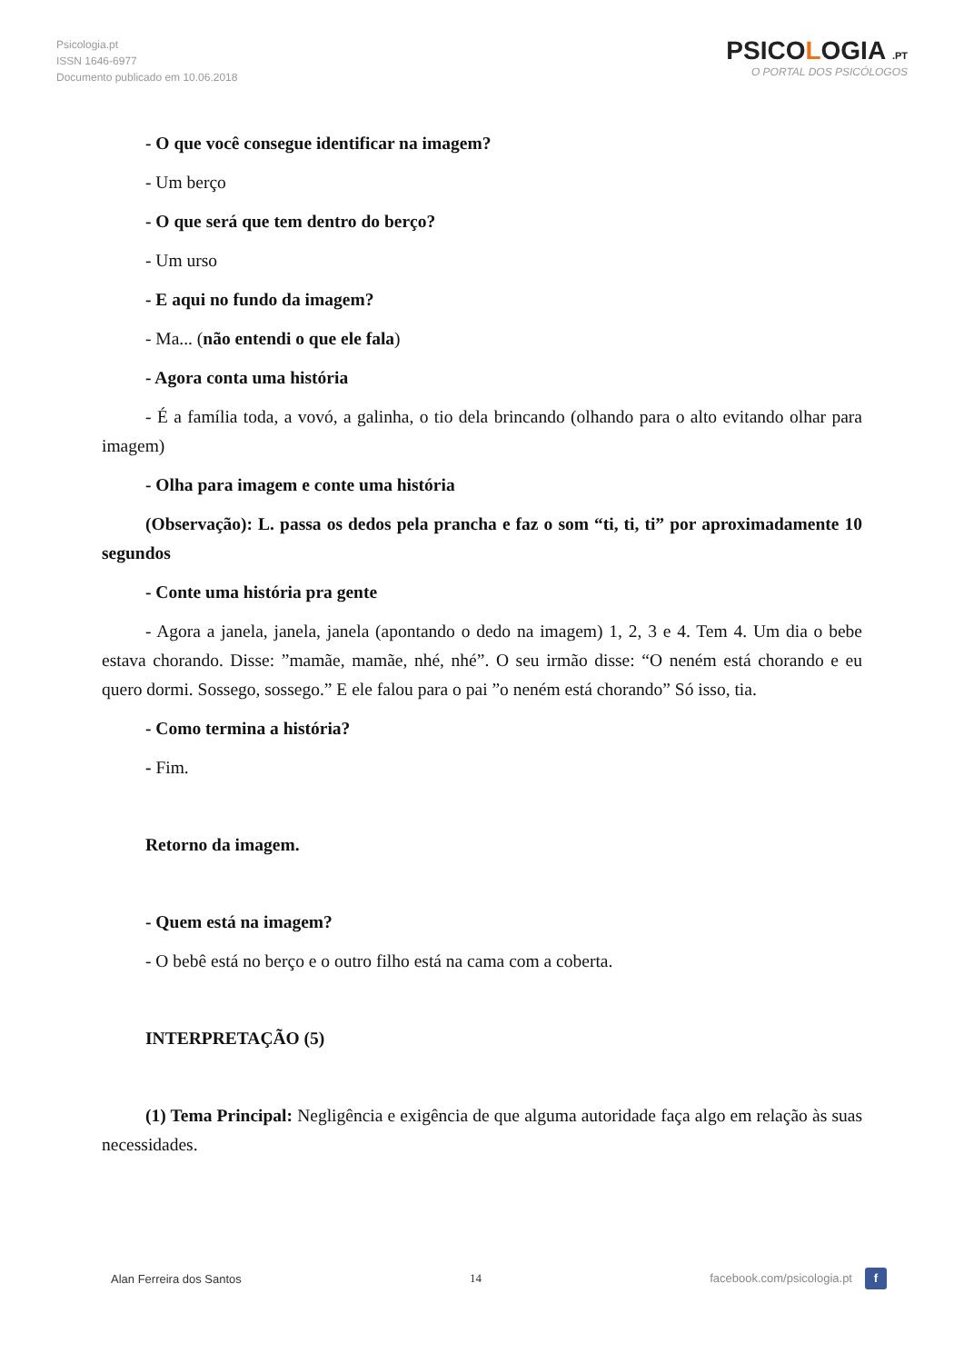Psicologia.pt
ISSN 1646-6977
Documento publicado em 10.06.2018
PSICOLOGIA .PT
O PORTAL DOS PSICÓLOGOS
- O que você consegue identificar na imagem?
- Um berço
- O que será que tem dentro do berço?
- Um urso
- E aqui no fundo da imagem?
- Ma... (não entendi o que ele fala)
- Agora conta uma história
- É a família toda, a vovó, a galinha, o tio dela brincando (olhando para o alto evitando olhar para imagem)
- Olha para imagem e conte uma história
(Observação): L. passa os dedos pela prancha e faz o som “ti, ti, ti” por aproximadamente 10 segundos
- Conte uma história pra gente
- Agora a janela, janela, janela (apontando o dedo na imagem) 1, 2, 3 e 4. Tem 4. Um dia o bebe estava chorando. Disse: ”mamãe, mamãe, nhé, nhé”. O seu irmão disse: “O neném está chorando e eu quero dormi. Sossego, sossego.” E ele falou para o pai ”o neném está chorando” Só isso, tia.
- Como termina a história?
- Fim.
Retorno da imagem.
- Quem está na imagem?
- O bebê está no berço e o outro filho está na cama com a coberta.
INTERPRETAÇÃO (5)
(1) Tema Principal: Negligência e exigência de que alguma autoridade faça algo em relação às suas necessidades.
Alan Ferreira dos Santos 14 facebook.com/psicologia.pt f